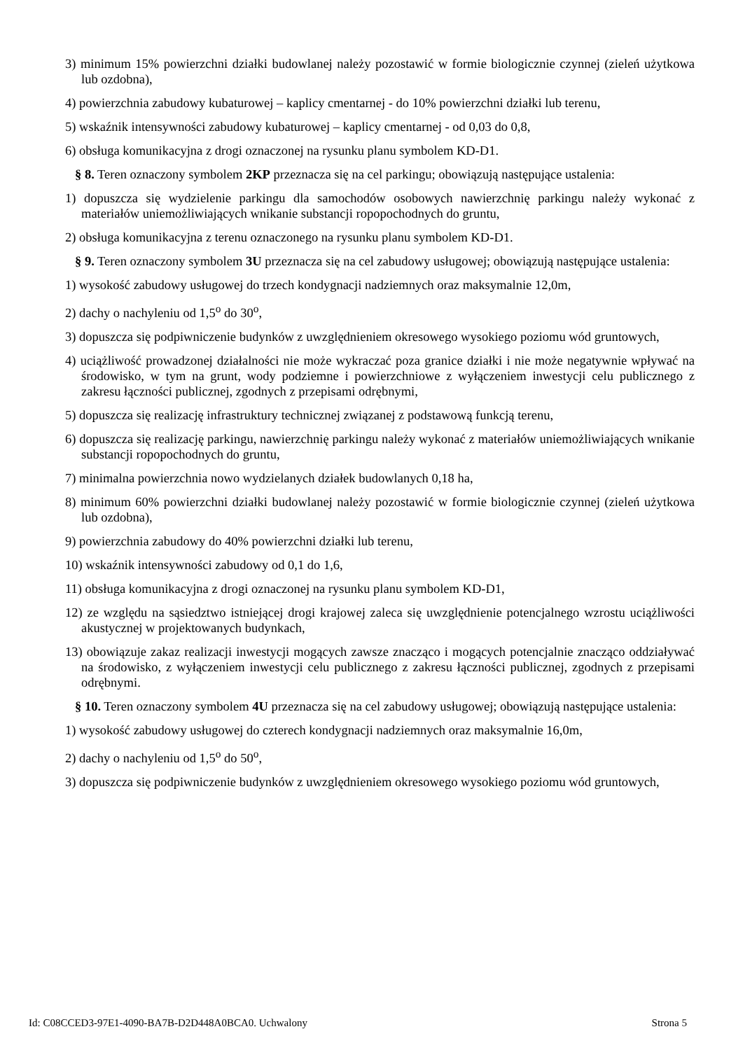3) minimum 15% powierzchni działki budowlanej należy pozostawić w formie biologicznie czynnej (zieleń użytkowa lub ozdobna),
4) powierzchnia zabudowy kubaturowej – kaplicy cmentarnej - do 10% powierzchni działki lub terenu,
5) wskaźnik intensywności zabudowy kubaturowej – kaplicy cmentarnej - od 0,03 do 0,8,
6) obsługa komunikacyjna z drogi oznaczonej na rysunku planu symbolem KD-D1.
§ 8. Teren oznaczony symbolem 2KP przeznacza się na cel parkingu; obowiązują następujące ustalenia:
1) dopuszcza się wydzielenie parkingu dla samochodów osobowych nawierzchnię parkingu należy wykonać z materiałów uniemożliwiających wnikanie substancji ropopochodnych do gruntu,
2) obsługa komunikacyjna z terenu oznaczonego na rysunku planu symbolem KD-D1.
§ 9. Teren oznaczony symbolem 3U przeznacza się na cel zabudowy usługowej; obowiązują następujące ustalenia:
1) wysokość zabudowy usługowej do trzech kondygnacji nadziemnych oraz maksymalnie 12,0m,
2) dachy o nachyleniu od 1,5<sup>o</sup> do 30<sup>o</sup>,
3) dopuszcza się podpiwniczenie budynków z uwzględnieniem okresowego wysokiego poziomu wód gruntowych,
4) uciążliwość prowadzonej działalności nie może wykraczać poza granice działki i nie może negatywnie wpływać na środowisko, w tym na grunt, wody podziemne i powierzchniowe z wyłączeniem inwestycji celu publicznego z zakresu łączności publicznej, zgodnych z przepisami odrębnymi,
5) dopuszcza się realizację infrastruktury technicznej związanej z podstawową funkcją terenu,
6) dopuszcza się realizację parkingu, nawierzchnię parkingu należy wykonać z materiałów uniemożliwiających wnikanie substancji ropopochodnych do gruntu,
7) minimalna powierzchnia nowo wydzielanych działek budowlanych 0,18 ha,
8) minimum 60% powierzchni działki budowlanej należy pozostawić w formie biologicznie czynnej (zieleń użytkowa lub ozdobna),
9) powierzchnia zabudowy do 40% powierzchni działki lub terenu,
10) wskaźnik intensywności zabudowy od 0,1 do 1,6,
11) obsługa komunikacyjna z drogi oznaczonej na rysunku planu symbolem KD-D1,
12) ze względu na sąsiedztwo istniejącej drogi krajowej zaleca się uwzględnienie potencjalnego wzrostu uciążliwości akustycznej w projektowanych budynkach,
13) obowiązuje zakaz realizacji inwestycji mogących zawsze znacząco i mogących potencjalnie znacząco oddziaływać na środowisko, z wyłączeniem inwestycji celu publicznego z zakresu łączności publicznej, zgodnych z przepisami odrębnymi.
§ 10. Teren oznaczony symbolem 4U przeznacza się na cel zabudowy usługowej; obowiązują następujące ustalenia:
1) wysokość zabudowy usługowej do czterech kondygnacji nadziemnych oraz maksymalnie 16,0m,
2) dachy o nachyleniu od 1,5<sup>o</sup> do 50<sup>o</sup>,
3) dopuszcza się podpiwniczenie budynków z uwzględnieniem okresowego wysokiego poziomu wód gruntowych,
Id: C08CCED3-97E1-4090-BA7B-D2D448A0BCA0. Uchwalony Strona 5